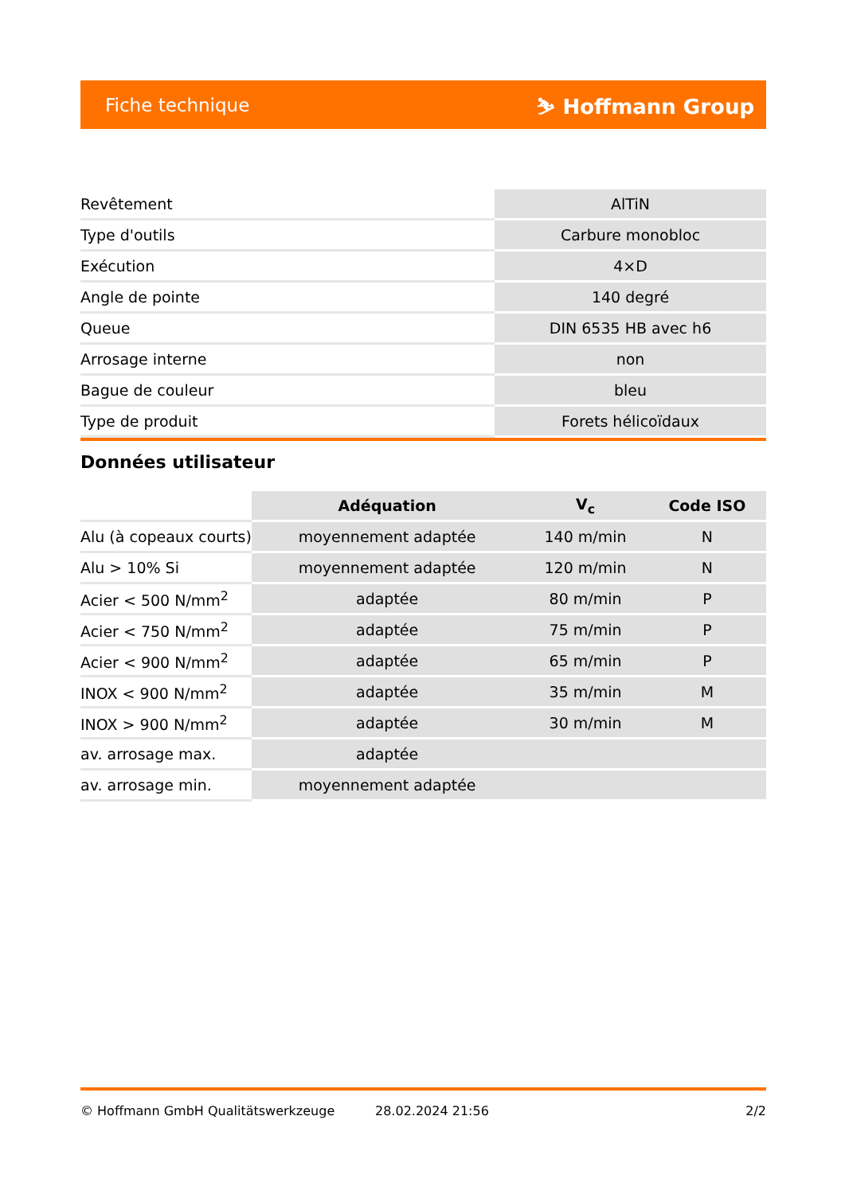Fiche technique ⛷ Hoffmann Group
| Revêtement | AlTiN |
| Type d'outils | Carbure monobloc |
| Exécution | 4×D |
| Angle de pointe | 140 degré |
| Queue | DIN 6535 HB avec h6 |
| Arrosage interne | non |
| Bague de couleur | bleu |
| Type de produit | Forets hélicoïdaux |
Données utilisateur
| | Adéquation | V<sub>c</sub> | Code ISO |
| --- | --- | --- | --- |
| Alu (à copeaux courts) | moyennement adaptée | 140 m/min | N |
| Alu > 10% Si | moyennement adaptée | 120 m/min | N |
| Acier < 500 N/mm<sup>2</sup> | adaptée | 80 m/min | P |
| Acier < 750 N/mm<sup>2</sup> | adaptée | 75 m/min | P |
| Acier < 900 N/mm<sup>2</sup> | adaptée | 65 m/min | P |
| INOX < 900 N/mm<sup>2</sup> | adaptée | 35 m/min | M |
| INOX > 900 N/mm<sup>2</sup> | adaptée | 30 m/min | M |
| av. arrosage max. | adaptée | | |
| av. arrosage min. | moyennement adaptée | | |
© Hoffmann GmbH Qualitätswerkzeuge 28.02.2024 21:56 2/2